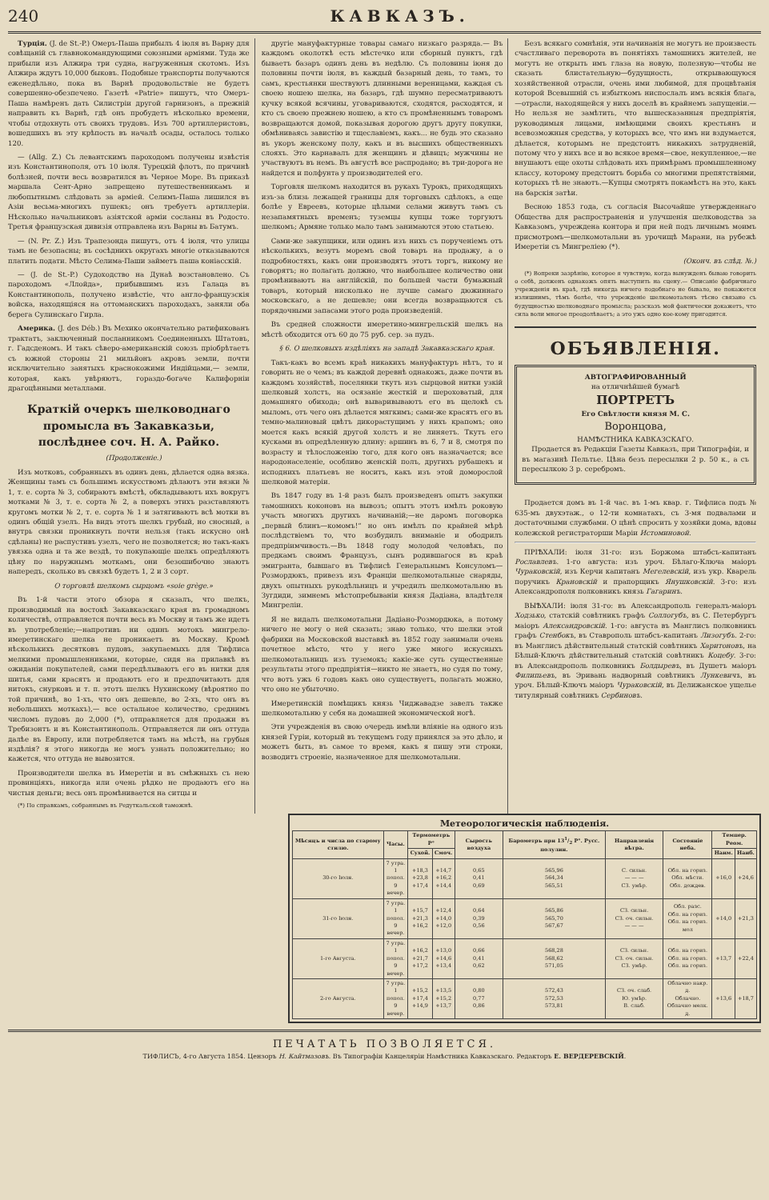240 КАВКАЗЪ.
Турція. (J. de St.-P.) Омеръ-Паша прибылъ 4 іюля въ Варну для совѣщаній съ главнокомандующими союзными арміями. Туда же прибыли изъ Алжира три судна, нагруженныя скотомъ. Изъ Алжира ждутъ 10,000 быковъ. Подобные транспорты получаются еженедѣльно, пока въ Варнѣ продовольствіе не будетъ совершенно-обезпечено. Газетѣ «Patrie» пишутъ, что Омеръ-Паша намѣренъ дать Силистріи другой гарнизонъ, а прежній направить къ Варнѣ, гдѣ онъ пробудетъ нѣсколько времени, чтобы отдохнуть отъ своихъ трудовъ. Изъ 700 артиллеристовъ, вошедшихъ въ эту крѣпость въ началѣ осады, осталось только 120.
— (Allg. Z.) Съ левантскимъ пароходомъ получены извѣстія изъ Константинополя, отъ 10 іюля. Турецкій флотъ, по причинѣ болѣзней, почти весь возвратился въ Черное Море. Въ приказѣ маршала Сент-Арно запрещено путешественникамъ и любопытнымъ слѣдовать за арміей. Селимъ-Паша лишился въ Азіи весьма-многихъ пушекъ; онъ требуетъ артиллеріи. Нѣсколько начальниковъ азіятской арміи сосланы въ Родосто. Третья французская дивизія отправлена изъ Варны въ Батумъ.
— (N. Pr. Z.) Изъ Трапезонда пишутъ, отъ 4 іюля, что улицы тамъ не безопасны; въ сосѣднихъ округахъ многіе отказываются платить подати. Мѣсто Селима-Паши займетъ паша коніасскій.
— (J. de St.-P.) Судоходство на Дунаѣ возстановлено. Съ пароходомъ «Ллойда», прибывшимъ изъ Галаца въ Константинополь, получено извѣстіе, что англо-французскія войска, находящіяся на оттоманскихъ пароходахъ, заняли оба берега Сулинскаго Гирла.
Америка. (J. des Déb.) Въ Мехико окончательно ратификованъ трактатъ, заключенный посланникомъ Соединенныхъ Штатовъ, г. Гадсденомъ. И такъ сѣверо-американскій союзъ пріобрѣтаетъ съ южной стороны 21 мильйонъ акровъ земли, почти исключительно занятыхъ краснокожими Индійцами,— земли, которая, какъ увѣряютъ, гораздо-богаче Калифорніи драгоцѣнными металлами.
Краткій очеркъ шелководнаго промысла въ Закавказьи, послѣднее соч. Н. А. Райко.
(Продолженіе.)
Изъ мотковъ, собранныхъ въ одинъ день, дѣлается одна вязка. Женщины тамъ съ большимъ искусствомъ дѣлаютъ эти вязки № 1, т. е. сорта № 3, собираютъ вмѣстѣ, обкладываютъ ихъ вокругъ мотками № 3, т. е. сорта № 2, а поверхъ этихъ разставляютъ кругомъ мотки № 2, т. е. сорта № 1 и затягиваютъ всѣ мотки въ одинъ общій узелъ. На видъ этотъ шелкъ грубый, но сносный, а внутрь связки проникнуть почти нельзя (такъ искусно онѣ сдѣланы) не распустивъ узелъ, чего не позволяется; но такъ-какъ увязка одна и та же вездѣ, то покупающіе шелкъ опредѣляютъ цѣну по наружнымъ моткамъ, они безошибочно знаютъ напередъ, сколько въ связкѣ будетъ 1, 2 и 3 сорт.
О торговлѣ шелкомъ сырцомъ «soie grège.»
Въ 1-й части этого обзора я сказалъ, что шелкъ, производимый на востокѣ Закавказскаго края въ громадномъ количествѣ, отправляется почти весь въ Москву и тамъ же идетъ въ употребленіе;—напротивъ ни одинъ мотокъ мингрело-имеретинскаго шелка не проникаетъ въ Москву. Кромѣ нѣсколькихъ десятковъ пудовъ, закупаемыхъ для Тифлиса мелкими промышленниками, которые, сидя на прилавкѣ въ ожиданіи покупателей, сами передѣлываютъ его въ нитки для шитья, сами красятъ и продаютъ его и предпочитаютъ для нитокъ, снурковъ и т. п. этотъ шелкъ Нухинскому (вѣроятно по той причинѣ, во 1-хъ, что онъ дешевле, во 2-хъ, что онъ въ небольшихъ моткахъ),— все остальное количество, среднимъ числомъ пудовъ до 2,000 (*), отправляется для продажи въ Требизонтъ и въ Константинополь. Отправляется ли онъ оттуда далѣе въ Европу, или потребляется тамъ на мѣстѣ, на грубыя издѣлія? я этого никогда не могъ узнать положительно; но кажется, что оттуда не вывозится.
Производители шелка въ Имеретіи и въ смѣжныхъ съ нею провинціяхъ, никогда или очень рѣдко не продаютъ его на чистыя деньги; весь онъ промѣнивается на ситцы и
(*) По справкамъ, собраннымъ въ Редуткальской таможнѣ.
другіе мануфактурные товары самаго низкаго разряда.— Въ каждомъ околоткѣ есть мѣстечко или сборный пунктъ, гдѣ бываетъ базаръ одинъ день въ недѣлю. Съ половины іюня до половины почти іюля, въ каждый базарный день, то тамъ, то самъ, крестьянки шествуютъ длинными вереницами, каждая съ своею ношею шелка, на базаръ, гдѣ шумно пересматриваютъ кучку всякой всячины, уговариваются, сходятся, расходятся, и кто съ своею прежнею ношею, а кто съ промѣненнымъ товаромъ возвращаются домой, показывая дорогою другъ другу покупки, обмѣниваясь завистію и тщеславіемъ, какъ... не будь это сказано въ укоръ женскому полу, какъ и въ высшихъ общественныхъ слояхъ. Это карнавалъ для женщинъ и дѣвицъ; мужчины не участвуютъ въ немъ. Въ августѣ все распродано; въ три-дорога не найдется и полфунта у производителей его.
Торговля шелкомъ находится въ рукахъ Турокъ, приходящихъ изъ-за близь лежащей границы для торговыхъ сдѣлокъ, а еще болѣе у Евреевъ, которые цѣлыми селами живутъ тамъ съ незапамятныхъ временъ; туземцы купцы тоже торгуютъ шелкомъ; Армяне только мало тамъ занимаются этою статьею.
Сами-же закупщики, или одинъ изъ нихъ съ порученіемъ отъ нѣсколькихъ, везутъ моремъ свой товаръ на продажу, а о подробностяхъ, какъ они производятъ этотъ торгъ, никому не говорятъ; но полагать должно, что наибольшее количество они промѣниваютъ на англійскій, по большей части бумажный товаръ, который нисколько не лучше самаго дюжиннаго московскаго, а не дешевле; они всегда возвращаются съ порядочными запасами этого рода произведеній.
Въ средней сложности имеретино-мингрельскій шелкъ на мѣстѣ обходится отъ 60 до 75 руб. сер. за пудъ.
§ 6. О шелковыхъ издѣліяхъ на западѣ Закавказскаго края.
Такъ-какъ во всемъ краѣ никакихъ мануфактуръ нѣтъ, то и говорить не о чемъ; въ каждой деревнѣ однакожъ, даже почти въ каждомъ хозяйствѣ, поселянки ткутъ изъ сырцовой нитки узкій шелковый холстъ, на осязаніе жесткій и шероховатый, для домашняго обихода; онѣ вываривываютъ его въ щелокѣ съ мыломъ, отъ чего онъ дѣлается мягкимъ; сами-же красятъ его въ темно-малиновый цвѣтъ дикорастущимъ у нихъ крапомъ; оно моется какъ всякій другой холстъ и не линяетъ. Ткутъ его кусками въ опредѣленную длину: аршинъ въ 6, 7 и 8, смотря по возрасту и тѣлосложенію того, для кого онъ назначается; все народонаселеніе, особливо женскій полъ, другихъ рубашекъ и исподнихъ платьевъ не носитъ, какъ изъ этой доморослой шелковой матеріи.
Въ 1847 году въ 1-й разъ былъ произведенъ опытъ закупки тамошнихъ коконовъ на вывозъ; опытъ этотъ имѣлъ роковую участь многихъ другихъ начинаній;—не даромъ поговорка „первый блинъ—комомъ!“ но онъ имѣлъ по крайней мѣрѣ послѣдствіемъ то, что возбудилъ вниманіе и ободрилъ предпріимчивость.—Въ 1848 году молодой человѣкъ, по предкамъ своимъ Французъ, сынъ родившагося въ краѣ эмигранта, бывшаго въ Тифлисѣ Генеральнымъ Консуломъ—Розмордюкъ, привезъ изъ Франціи шелкомотальные снаряды, двухъ опытныхъ рукодѣльницъ и учредилъ шелкомотальню въ Зугдиди, зимнемъ мѣстопребываніи князя Дадіана, владѣтеля Мингреліи.
Я не видалъ шелкомотальни Дадіано-Розмордюка, а потому ничего не могу о ней сказать; знаю только, что шелки этой фабрики на Московской выставкѣ въ 1852 году занимали очень почетное мѣсто, что у него уже много искусныхъ шелкомотальницъ изъ туземокъ; какіе-же суть существенные результаты этого предпріятія—никто не знаетъ, но судя по тому, что вотъ ужъ 6 годовъ какъ оно существуетъ, полагать можно, что оно не убыточно.
Имеретинскій помѣщикъ князь Чиджавадзе завелъ также шелкомотальню у себя на домашней экономической ногѣ.
Эти учрежденія въ свою очередь имѣли вліяніе на одного изъ князей Гуріи, который въ текущемъ году принялся за это дѣло, и можетъ быть, въ самое то время, какъ я пишу эти строки, возводитъ строеніе, назначенное для шелкомотальни.
Безъ всякаго сомнѣнія, эти начинанія не могутъ не произвесть счастливаго переворота въ понятіяхъ тамошнихъ жителей, не могутъ не открыть имъ глаза на новую, полезную—чтобы не сказать блистательную—будущность, открывающуюся хозяйственной отрасли, очень ими любимой, для процвѣтанія которой Всевышній съ избыткомъ ниспослалъ имъ всякія блага,—отрасли, находящейся у нихъ доселѣ въ крайнемъ запущеніи.—Но нельзя не замѣтить, что вышесказанныя предпріятія, руководимыя лицами, имѣющими своихъ крестьянъ и всевозможныя средства, у которыхъ все, что имъ ни вздумается, дѣлается, которымъ не предстоитъ никакихъ затрудненій, потому что у нихъ все и во всякое время—свое, некупленное,—не внушаютъ еще охоты слѣдовать ихъ примѣрамъ промышленному классу, которому предстоитъ борьба со многими препятствіями, которыхъ тѣ не знаютъ.—Купцы смотрятъ покамѣстъ на это, какъ на барскія затѣи.
Весною 1853 года, съ согласія Высочайше утвержденнаго Общества для распространенія и улучшенія шелководства за Кавказомъ, учреждена контора и при ней подъ личнымъ моимъ присмотромъ—шелкомотальни въ урочищѣ Марани, на рубежѣ Имеретіи съ Мингреліею (*).
(Оконч. въ слѣд. №.)
(*) Вопреки зазрѣнію, которое я чувствую, когда вынужденъ бываю говорить о себѣ, долженъ однакожъ опять выступить на сцену.— Описаніе фабричнаго учрежденія въ краѣ, гдѣ никогда ничего подобнаго не бывало, не покажется излишнимъ, тѣмъ болѣе, что учрежденіе шелкомоталенъ тѣсно связано съ будущностью шелководнаго промысла; разсказъ мой фактически докажетъ, что сила воли многое преодолѣваетъ; а это ужъ одно кое-кому пригодится.
ОБЪЯВЛЕНІЯ.
АВТОГРАФИРОВАННЫЙ
на отличнѣйшей бумагѣ
ПОРТРЕТЪ
Его Свѣтлости князя М. С.
Воронцова,
НАМѢСТНИКА КАВКАЗСКАГО.
Продается въ Редакціи Газеты Кавказъ, при Типографіи, и въ магазинѣ Пельтье. Цѣна безъ пересылки 2 р. 50 к., а съ пересылкою 3 р. серебромъ.
Продается домъ въ 1-й час. въ 1-мъ квар. г. Тифлиса подъ № 635-мъ двухэтаж., о 12-ти комнатахъ, съ 3-мя подвалами и достаточными службами. О цѣнѣ спросить у хозяйки дома, вдовы колежской регистраторши Маріи Истоминовой.
ПРІѢХАЛИ: іюля 31-го: изъ Боржома штабсъ-капитанъ Рославлевъ. 1-го августа: изъ уроч. Бѣлаго-Ключа маіоръ Чураковскій, изъ Керчи капитанъ Мегелевскій, изъ укр. Кварель поручикъ Крановскій и прапорщикъ Янушковскій. 3-го: изъ Александрополя полковникъ князь Гагаринъ.
ВЫѢХАЛИ: іюля 31-го: въ Александрополь генералъ-маіоръ Ходзько, статскій совѣтникъ графъ Соллогубъ, въ С. Петербургъ маіоръ Александровскій. 1-го: августа въ Манглисъ полковникъ графъ Стенбокъ, въ Ставрополь штабсъ-капитанъ Лизогубъ. 2-го: въ Манглисъ дѣйствительный статскій совѣтникъ Харитоновъ, на Бѣлый-Ключъ дѣйствительный статскій совѣтникъ Коцебу. 3-го: въ Александрополь полковникъ Болдыревъ, въ Душетъ маіоръ Филипьевъ, въ Эривань надворный совѣтникъ Лункевичъ, въ уроч. Бѣлый-Ключъ маіоръ Чураковскій, въ Делижанское ущелье титулярный совѣтникъ Сербиновъ.
Метеорологическія наблюденія.
| Мѣсяцъ и числа по старому стилю. | Часы. | Термометръ Р° | | Сырость воздуха | Барометръ при 131/2 Р°. Русс. полулин. | Направленія вѣтра. | Состояніе неба. | Темпер. Реом. | |
| --- | --- | --- | --- | --- | --- | --- | --- | --- | --- |
| | | Сухой. | Смоч. | | | | | Наим. | Наиб. |
| 30-го Іюля. | 7 утра. 1 попол. 9 вечер. | +18,3 +23,8 +17,4 | +14,7 +16,2 +14,4 | 0,65 0,41 0,69 | 565,96 564,34 565,51 | С. сильн. — — — СЗ. умѣр. | Обл. на гориз. Обл. мѣсти. Обл. дождев. | +16,0 | +24,6 |
| 31-го Іюля. | 7 утра. 1 попол. 9 вечер. | +15,7 +21,3 +16,2 | +12,4 +14,0 +12,0 | 0,64 0,39 0,56 | 565,86 565,70 567,67 | СЗ. сильн. СЗ. оч. сильн. — — — | Обл. разс. Обл. на гориз. Обл. на гориз. мол | +14,0 | +21,3 |
| 1-го Августа. | 7 утра. 1 попол. 9 вечер. | +16,2 +21,7 +17,2 | +13,0 +14,6 +13,4 | 0,66 0,41 0,62 | 568,28 568,62 571,05 | СЗ. сильн. СЗ. оч. сильн. СЗ. умѣр. | Обл. на гориз. Обл. на гориз. Обл. на гориз. | +13,7 | +22,4 |
| 2-го Августа. | 7 утра. 1 попол. 9 вечер. | +15,2 +17,4 +14,9 | +13,5 +15,2 +13,7 | 0,80 0,77 0,86 | 572,43 572,53 573,81 | СЗ. оч. слаб. Ю. умѣр. В. слаб. | Облачно накр. д. Облачно. Облачно мелк. д. | +13,6 | +18,7 |
ПЕЧАТАТЬ ПОЗВОЛЯЕТСЯ.
ТИФЛИСЪ, 4-го Августа 1854. Цензоръ Н. Кайтмазовъ. Въ Типографіи Канцеляріи Намѣстника Кавказскаго. Редакторъ Е. ВЕРДЕРЕВСКІЙ.